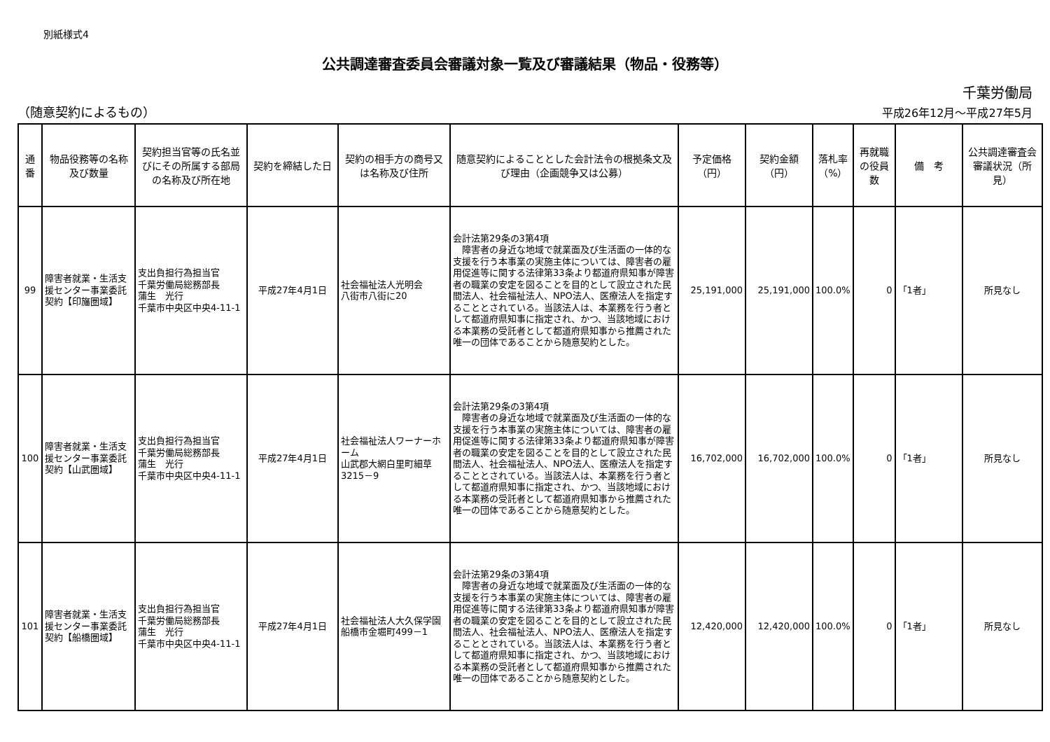別紙様式4
公共調達審査委員会審議対象一覧及び審議結果（物品・役務等）
千葉労働局
（随意契約によるもの） 平成26年12月～平成27年5月
| 通番 | 物品役務等の名称及び数量 | 契約担当官等の氏名並びにその所属する部局の名称及び所在地 | 契約を締結した日 | 契約の相手方の商号又は名称及び住所 | 随意契約によることとした会計法令の根拠条文及び理由（企画競争又は公募） | 予定価格（円） | 契約金額（円） | 落札率（%） | 再就職の役員数 | 備 考 | 公共調達審査会審議状況（所見） |
| --- | --- | --- | --- | --- | --- | --- | --- | --- | --- | --- | --- |
| 99 | 障害者就業・生活支援センター事業委託契約【印旛圏域】 | 支出負担行為担当官 千葉労働局総務部長 蒲生 光行 千葉市中央区中央4-11-1 | 平成27年4月1日 | 社会福祉法人光明会 八街市八街に20 | 会計法第29条の3第4項 障害者の身近な地域で就業面及び生活面の一体的な支援を行う本事業の実施主体については、障害者の雇用促進等に関する法律第33条より都道府県知事が障害者の職業の安定を図ることを目的として設立された民間法人、社会福祉法人、NPO法人、医療法人を指定することとされている。当該法人は、本業務を行う者として都道府県知事に指定され、かつ、当該地域における本業務の受託者として都道府県知事から推薦された唯一の団体であることから随意契約とした。 | 25,191,000 | 25,191,000 | 100.0% | 0 | 「1者」 | 所見なし |
| 100 | 障害者就業・生活支援センター事業委託契約【山武圏域】 | 支出負担行為担当官 千葉労働局総務部長 蒲生 光行 千葉市中央区中央4-11-1 | 平成27年4月1日 | 社会福祉法人ワーナーホーム 山武郡大網白里町細草3215－9 | 会計法第29条の3第4項 障害者の身近な地域で就業面及び生活面の一体的な支援を行う本事業の実施主体については、障害者の雇用促進等に関する法律第33条より都道府県知事が障害者の職業の安定を図ることを目的として設立された民間法人、社会福祉法人、NPO法人、医療法人を指定することとされている。当該法人は、本業務を行う者として都道府県知事に指定され、かつ、当該地域における本業務の受託者として都道府県知事から推薦された唯一の団体であることから随意契約とした。 | 16,702,000 | 16,702,000 | 100.0% | 0 | 「1者」 | 所見なし |
| 101 | 障害者就業・生活支援センター事業委託契約【船橋圏域】 | 支出負担行為担当官 千葉労働局総務部長 蒲生 光行 千葉市中央区中央4-11-1 | 平成27年4月1日 | 社会福祉法人大久保学園 船橋市金堀町499－1 | 会計法第29条の3第4項 障害者の身近な地域で就業面及び生活面の一体的な支援を行う本事業の実施主体については、障害者の雇用促進等に関する法律第33条より都道府県知事が障害者の職業の安定を図ることを目的として設立された民間法人、社会福祉法人、NPO法人、医療法人を指定することとされている。当該法人は、本業務を行う者として都道府県知事に指定され、かつ、当該地域における本業務の受託者として都道府県知事から推薦された唯一の団体であることから随意契約とした。 | 12,420,000 | 12,420,000 | 100.0% | 0 | 「1者」 | 所見なし |